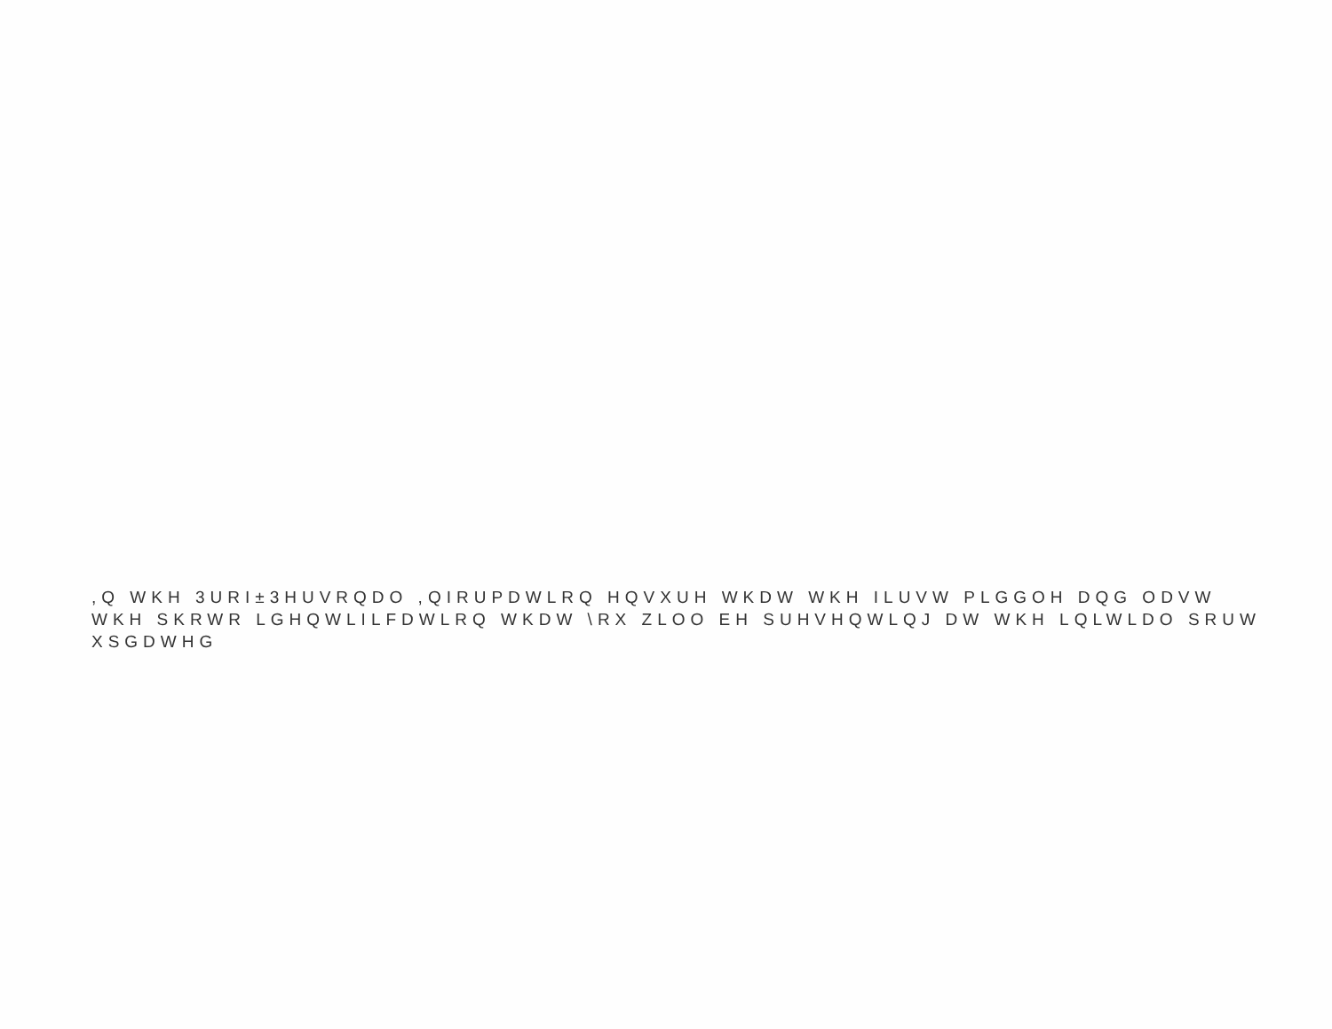,Q WKH 3URI±3HUVRQDO ,QIRUPDWLRQ HQVXUH WKDW WKH ILUVW PLGGOH DQG ODVW
WKH SKRWR LGHQWLILFDWLRQ WKDW \RX ZLOO EH SUHVHQWLQJ DW WKH LQLWLDO SRUW
XSGDWHG